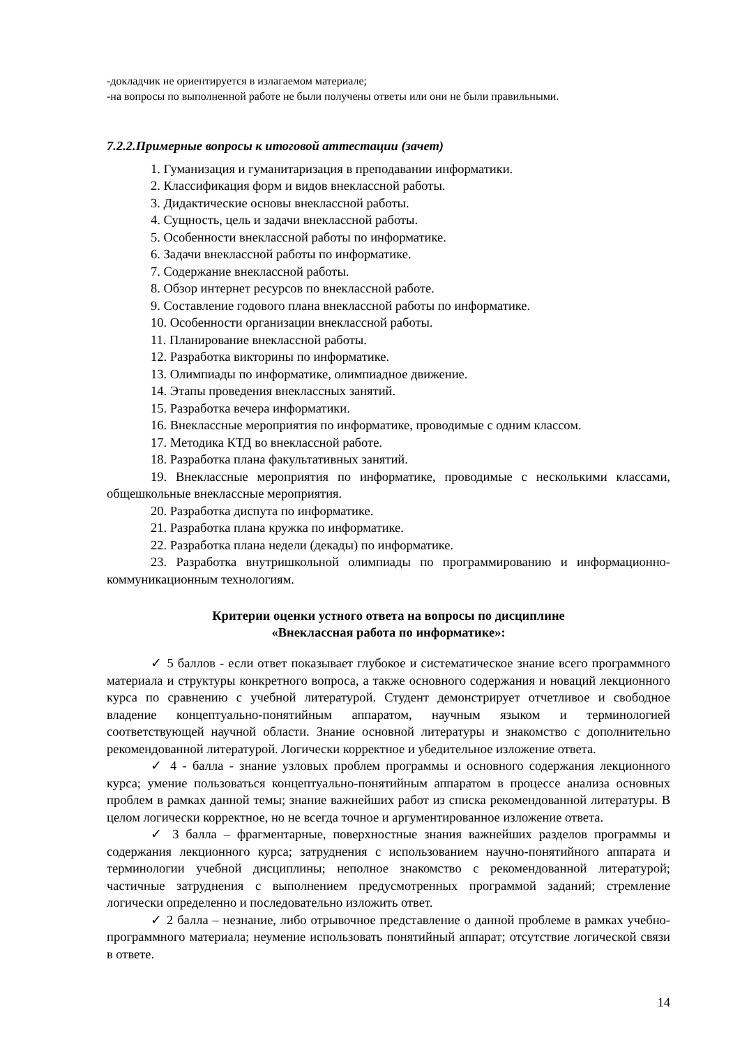-докладчик не ориентируется в излагаемом материале;
-на вопросы по выполненной работе не были получены ответы или они не были правильными.
7.2.2.Примерные вопросы к итоговой аттестации (зачет)
1. Гуманизация и гуманитаризация в преподавании информатики.
2. Классификация форм и видов внеклассной работы.
3. Дидактические основы внеклассной работы.
4. Сущность, цель и задачи внеклассной работы.
5. Особенности внеклассной работы по информатике.
6. Задачи внеклассной работы по информатике.
7. Содержание внеклассной работы.
8. Обзор интернет ресурсов по внеклассной работе.
9. Составление годового плана внеклассной работы по информатике.
10. Особенности организации внеклассной работы.
11. Планирование внеклассной работы.
12. Разработка викторины по информатике.
13. Олимпиады по информатике, олимпиадное движение.
14. Этапы проведения внеклассных занятий.
15. Разработка вечера информатики.
16. Внеклассные мероприятия по информатике, проводимые с одним классом.
17. Методика КТД во внеклассной работе.
18. Разработка плана факультативных занятий.
19. Внеклассные мероприятия по информатике, проводимые с несколькими классами, общешкольные внеклассные мероприятия.
20. Разработка диспута по информатике.
21. Разработка плана кружка по информатике.
22. Разработка плана недели (декады) по информатике.
23. Разработка внутришкольной олимпиады по программированию и информационно- коммуникационным технологиям.
Критерии оценки устного ответа на вопросы по дисциплине
«Внеклассная работа по информатике»:
✓ 5 баллов - если ответ показывает глубокое и систематическое знание всего программного материала и структуры конкретного вопроса, а также основного содержания и новаций лекционного курса по сравнению с учебной литературой. Студент демонстрирует отчетливое и свободное владение концептуально-понятийным аппаратом, научным языком и терминологией соответствующей научной области. Знание основной литературы и знакомство с дополнительно рекомендованной литературой. Логически корректное и убедительное изложение ответа.
✓ 4 - балла - знание узловых проблем программы и основного содержания лекционного курса; умение пользоваться концептуально-понятийным аппаратом в процессе анализа основных проблем в рамках данной темы; знание важнейших работ из списка рекомендованной литературы. В целом логически корректное, но не всегда точное и аргументированное изложение ответа.
✓ 3 балла – фрагментарные, поверхностные знания важнейших разделов программы и содержания лекционного курса; затруднения с использованием научно-понятийного аппарата и терминологии учебной дисциплины; неполное знакомство с рекомендованной литературой; частичные затруднения с выполнением предусмотренных программой заданий; стремление логически определенно и последовательно изложить ответ.
✓ 2 балла – незнание, либо отрывочное представление о данной проблеме в рамках учебно-программного материала; неумение использовать понятийный аппарат; отсутствие логической связи в ответе.
14